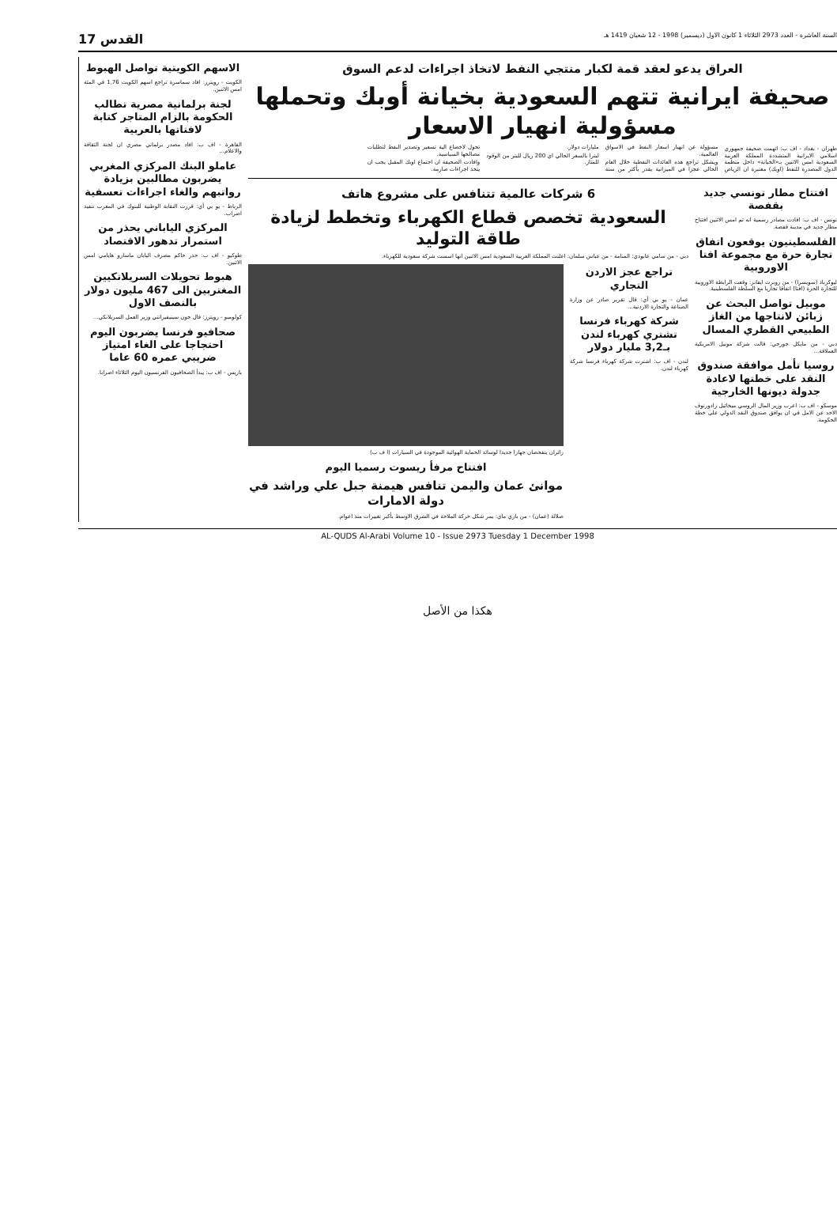السنة العاشرة - العدد 2973 الثلاثاء 1 كانون الاول (ديسمبر) 1998 - 12 شعبان 1419 هـ القدس 17
العراق يدعو لعقد قمة لكبار منتجي النفط لاتخاذ اجراءات لدعم السوق
صحيفة ايرانية تتهم السعودية بخيانة أوبك وتحملها مسؤولية انهيار الاسعار
طهران - بغداد - اف ب: اتهمت صحيفة جمهوري اسلامي الايرانية المتشددة المملكة العربية السعودية امس الاثنين بـ«الخيانة» داخل منظمة الدول المصدرة للنفط (اوبك) معتبرة ان الرياض مسؤولة عن انهيار اسعار النفط في الاسواق العالمية.
ويشكل تراجع هذه العائدات النفطية خلال العام الحالي عجزا في الميزانية يقدر بأكثر من ستة مليارات دولار.
ليترا بالسعر الحالي اي 200 ريال لليتر من الوقود للمتاز.
تحول لاخضاع الية تسعير وتصدير النفط لتطلبات مصالحها السياسية.
وافادت الصحيفة ان اجتماع اوبك المقبل يجب ان يتخذ اجراءات صارمة.
افتتاح مطار تونسي جديد بقفصة
تونس - اف ب: افادت مصادر رسمية انه تم امس الاثنين افتتاح مطار جديد في مدينة قفصة.
الفلسطينيون يوقعون اتفاق تجارة حرة مع مجموعة افتا الاوروبية
ليوكرباد (سويسرا) - من روبرت ايفانز: وقعت الرابطة الاوروبية للتجارة الحرة (افتا) اتفاقا تجاريا مع السلطة الفلسطينية.
موبيل تواصل البحث عن زبائن لانتاجها من الغاز الطبيعي القطري المسال
دبي - من مايكل جورجي: قالت شركة موبيل الامريكية العملاقة...
روسيا تأمل موافقة صندوق النقد على خطتها لاعادة جدولة ديونها الخارجية
موسكو - اف ب: اعرب وزير المال الروسي ميخائيل زادورنوف الاحد عن الامل في ان يوافق صندوق النقد الدولي على خطة الحكومة.
6 شركات عالمية تتنافس على مشروع هاتف
السعودية تخصص قطاع الكهرباء وتخطط لزيادة طاقة التوليد
دبي - من سامي عابودي: المنامة - من عباس سلمان: اعلنت المملكة العربية السعودية امس الاثنين انها اسست شركة سعودية للكهرباء.
تراجع عجز الاردن التجاري
عمان - يو بي آي: قال تقرير صادر عن وزارة الصناعة والتجارة الاردنية...
شركة كهرباء فرنسا تشتري كهرباء لندن بـ3,2 مليار دولار
لندن - اف ب: اشترت شركة كهرباء فرنسا شركة كهرباء لندن.
زائران يتفحصان جهازا جديدا لوسائد الحماية الهوائية الموجودة في السيارات (ا ف ب)
افتتاح مرفأ ريسوت رسميا اليوم
موانئ عمان واليمن تنافس هيمنة جبل علي وراشد في دولة الامارات
صلالة (عمان) - من بازي ماي: يمر شكل حركة الملاحة في الشرق الاوسط بأكبر تغييرات منذ اعوام.
الاسهم الكويتية تواصل الهبوط
الكويت - رويترز: افاد سماسرة تراجع اسهم الكويت 1,76 في المئة امس الاثنين.
لجنة برلمانية مصرية تطالب الحكومة بالزام المتاجر كتابة لافتاتها بالعربية
القاهرة - اف ب: افاد مصدر برلماني مصري ان لجنة الثقافة والاعلام...
عاملو البنك المركزي المغربي يضربون مطالبين بزيادة رواتبهم والغاء اجراءات تعسفية
الرباط - يو بي آي: قررت النقابة الوطنية للبنوك في المغرب تنفيذ اضراب.
المركزي الياباني يحذر من استمرار تدهور الاقتصاد
طوكيو - اف ب: حذر حاكم مصرف اليابان ماسارو هايامي امس الاثنين.
هبوط تحويلات السريلانكيين المغتربين الى 467 مليون دولار بالنصف الاول
كولومبو - رويترز: قال جون سينيفيراتني وزير العمل السريلانكي...
صحافيو فرنسا يضربون اليوم احتجاجا على الغاء امتياز ضريبي عمره 60 عاما
باريس - اف ب: يبدأ الصحافيون الفرنسيون اليوم الثلاثاء اضرابا.
AL-QUDS Al-Arabi Volume 10 - Issue 2973 Tuesday 1 December 1998
هكذا من الأصل